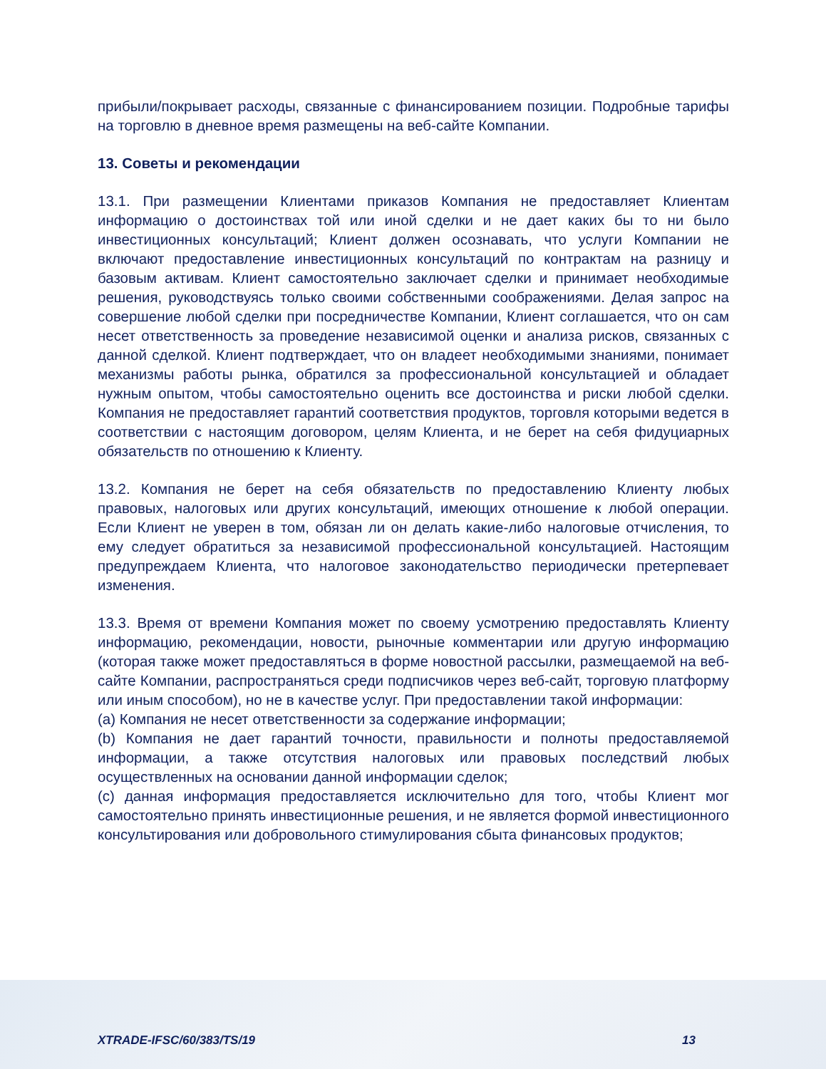прибыли/покрывает расходы, связанные с финансированием позиции. Подробные тарифы на торговлю в дневное время размещены на веб-сайте Компании.
13. Советы и рекомендации
13.1. При размещении Клиентами приказов Компания не предоставляет Клиентам информацию о достоинствах той или иной сделки и не дает каких бы то ни было инвестиционных консультаций; Клиент должен осознавать, что услуги Компании не включают предоставление инвестиционных консультаций по контрактам на разницу и базовым активам. Клиент самостоятельно заключает сделки и принимает необходимые решения, руководствуясь только своими собственными соображениями. Делая запрос на совершение любой сделки при посредничестве Компании, Клиент соглашается, что он сам несет ответственность за проведение независимой оценки и анализа рисков, связанных с данной сделкой. Клиент подтверждает, что он владеет необходимыми знаниями, понимает механизмы работы рынка, обратился за профессиональной консультацией и обладает нужным опытом, чтобы самостоятельно оценить все достоинства и риски любой сделки. Компания не предоставляет гарантий соответствия продуктов, торговля которыми ведется в соответствии с настоящим договором, целям Клиента, и не берет на себя фидуциарных обязательств по отношению к Клиенту.
13.2. Компания не берет на себя обязательств по предоставлению Клиенту любых правовых, налоговых или других консультаций, имеющих отношение к любой операции. Если Клиент не уверен в том, обязан ли он делать какие-либо налоговые отчисления, то ему следует обратиться за независимой профессиональной консультацией. Настоящим предупреждаем Клиента, что налоговое законодательство периодически претерпевает изменения.
13.3. Время от времени Компания может по своему усмотрению предоставлять Клиенту информацию, рекомендации, новости, рыночные комментарии или другую информацию (которая также может предоставляться в форме новостной рассылки, размещаемой на веб-сайте Компании, распространяться среди подписчиков через веб-сайт, торговую платформу или иным способом), но не в качестве услуг. При предоставлении такой информации:
(a) Компания не несет ответственности за содержание информации;
(b) Компания не дает гарантий точности, правильности и полноты предоставляемой информации, а также отсутствия налоговых или правовых последствий любых осуществленных на основании данной информации сделок;
(c) данная информация предоставляется исключительно для того, чтобы Клиент мог самостоятельно принять инвестиционные решения, и не является формой инвестиционного консультирования или добровольного стимулирования сбыта финансовых продуктов;
XTRADE-IFSC/60/383/TS/19 13